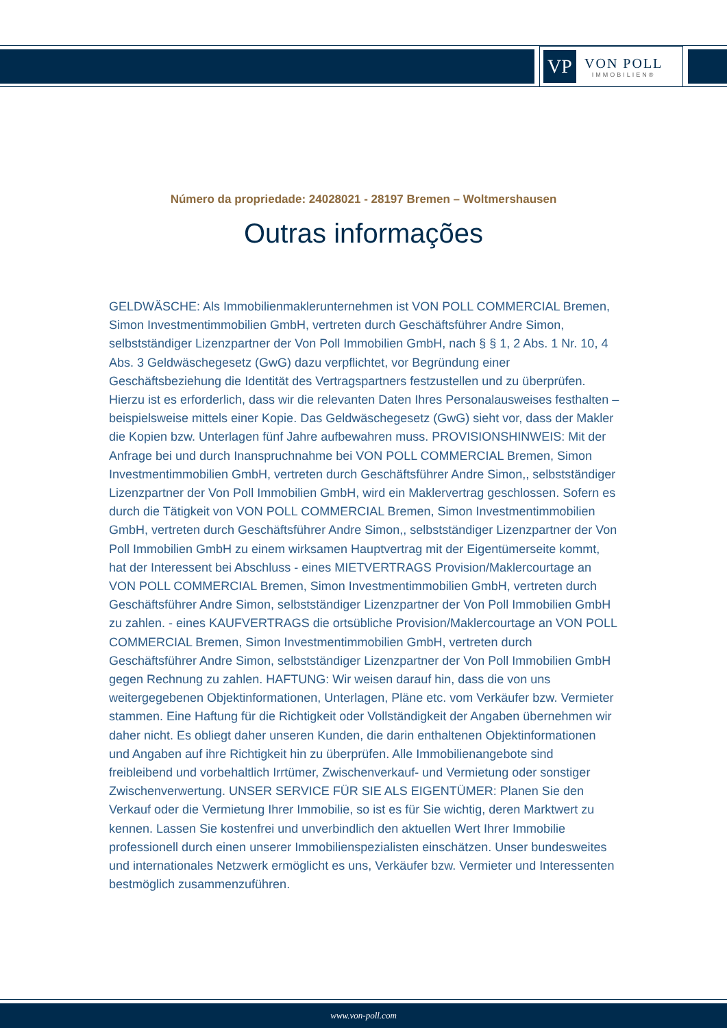VP
VON POLL
IMMOBILIEN®
Número da propriedade: 24028021 - 28197 Bremen – Woltmershausen
Outras informações
GELDWÄSCHE: Als Immobilienmaklerunternehmen ist VON POLL COMMERCIAL Bremen, Simon Investmentimmobilien GmbH, vertreten durch Geschäftsführer Andre Simon, selbstständiger Lizenzpartner der Von Poll Immobilien GmbH, nach § § 1, 2 Abs. 1 Nr. 10, 4 Abs. 3 Geldwäschegesetz (GwG) dazu verpflichtet, vor Begründung einer Geschäftsbeziehung die Identität des Vertragspartners festzustellen und zu überprüfen. Hierzu ist es erforderlich, dass wir die relevanten Daten Ihres Personalausweises festhalten – beispielsweise mittels einer Kopie. Das Geldwäschegesetz (GwG) sieht vor, dass der Makler die Kopien bzw. Unterlagen fünf Jahre aufbewahren muss. PROVISIONSHINWEIS: Mit der Anfrage bei und durch Inanspruchnahme bei VON POLL COMMERCIAL Bremen, Simon Investmentimmobilien GmbH, vertreten durch Geschäftsführer Andre Simon,, selbstständiger Lizenzpartner der Von Poll Immobilien GmbH, wird ein Maklervertrag geschlossen. Sofern es durch die Tätigkeit von VON POLL COMMERCIAL Bremen, Simon Investmentimmobilien GmbH, vertreten durch Geschäftsführer Andre Simon,, selbstständiger Lizenzpartner der Von Poll Immobilien GmbH zu einem wirksamen Hauptvertrag mit der Eigentümerseite kommt, hat der Interessent bei Abschluss - eines MIETVERTRAGS Provision/Maklercourtage an VON POLL COMMERCIAL Bremen, Simon Investmentimmobilien GmbH, vertreten durch Geschäftsführer Andre Simon, selbstständiger Lizenzpartner der Von Poll Immobilien GmbH zu zahlen. - eines KAUFVERTRAGS die ortsübliche Provision/Maklercourtage an VON POLL COMMERCIAL Bremen, Simon Investmentimmobilien GmbH, vertreten durch Geschäftsführer Andre Simon, selbstständiger Lizenzpartner der Von Poll Immobilien GmbH gegen Rechnung zu zahlen. HAFTUNG: Wir weisen darauf hin, dass die von uns weitergegebenen Objektinformationen, Unterlagen, Pläne etc. vom Verkäufer bzw. Vermieter stammen. Eine Haftung für die Richtigkeit oder Vollständigkeit der Angaben übernehmen wir daher nicht. Es obliegt daher unseren Kunden, die darin enthaltenen Objektinformationen und Angaben auf ihre Richtigkeit hin zu überprüfen. Alle Immobilienangebote sind freibleibend und vorbehaltlich Irrtümer, Zwischenverkauf- und Vermietung oder sonstiger Zwischenverwertung. UNSER SERVICE FÜR SIE ALS EIGENTÜMER: Planen Sie den Verkauf oder die Vermietung Ihrer Immobilie, so ist es für Sie wichtig, deren Marktwert zu kennen. Lassen Sie kostenfrei und unverbindlich den aktuellen Wert Ihrer Immobilie professionell durch einen unserer Immobilienspezialisten einschätzen. Unser bundesweites und internationales Netzwerk ermöglicht es uns, Verkäufer bzw. Vermieter und Interessenten bestmöglich zusammenzuführen.
www.von-poll.com